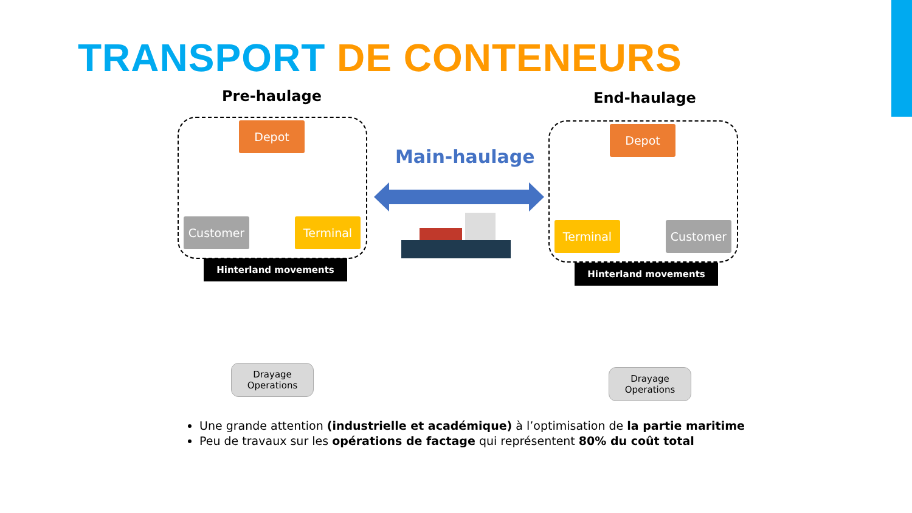TRANSPORT DE CONTENEURS
Pre-haulage End-haulage
Depot
Customer Terminal
Depot
Terminal Customer
Main-haulage
Hinterland movements Hinterland movements
Drayage
Operations
Drayage
Operations
Une grande attention (industrielle et académique) à l’optimisation de la partie maritime
Peu de travaux sur les opérations de factage qui représentent 80% du coût total